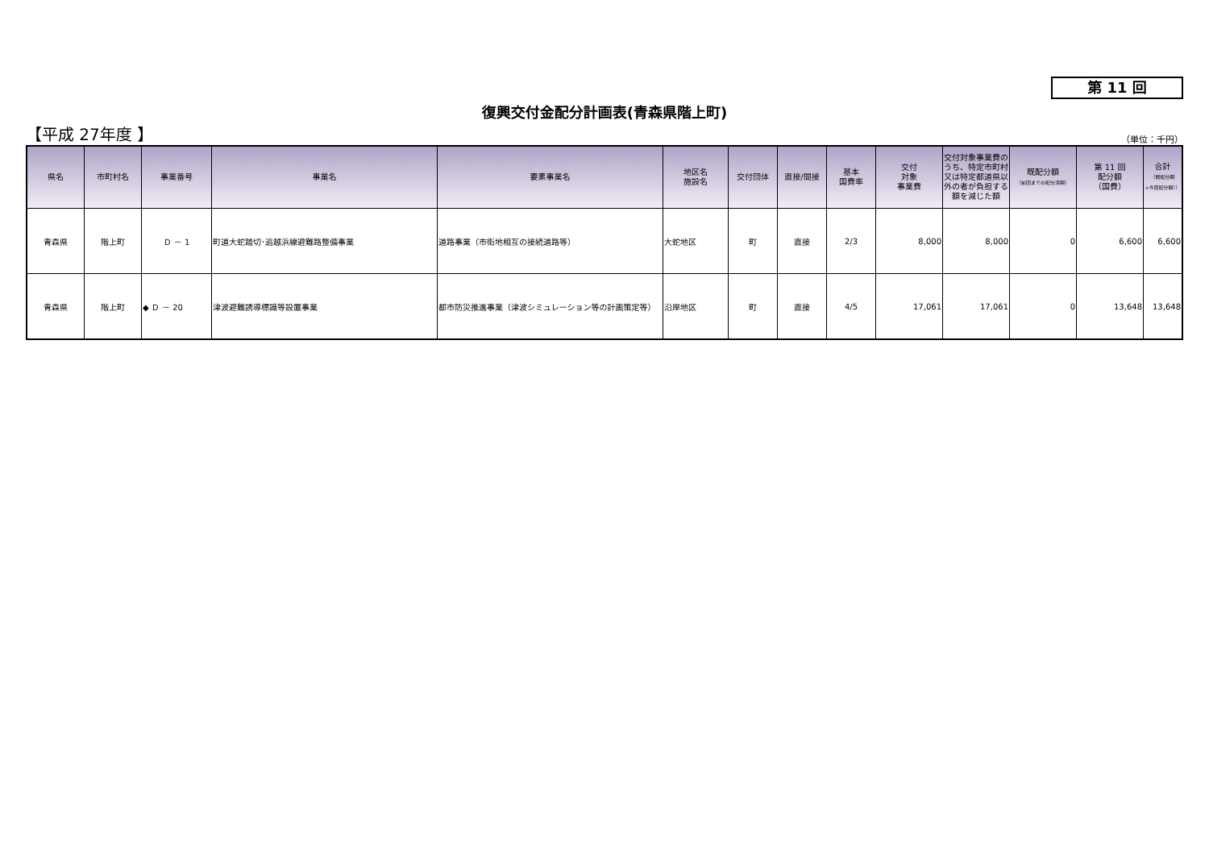第 11 回
復興交付金配分計画表(青森県階上町)
【平成 27年度 】 （単位：千円）
| 県名 | 市町村名 | 事業番号 | 事業名 | 要素事業名 | 地区名 施設名 | 交付団体 | 直接/間接 | 基本 国費率 | 交付 対象 事業費 | 交付対象事業費のうち、特定市町村又は特定都道県以外の者が負担する額を減じた額 | 既配分額 （前回までの配分済額） | 第 11 回 配分額 （国費） | 合計 （既配分額 +今回配分額）） |
| --- | --- | --- | --- | --- | --- | --- | --- | --- | --- | --- | --- | --- | --- |
| 青森県 | 階上町 | Ｄ － 1 | 町道大蛇踏切･追越浜線避難路整備事業 | 道路事業（市街地相互の接続道路等） | 大蛇地区 | 町 | 直接 | 2/3 | 8,000 | 8,000 | 0 | 6,600 | 6,600 |
| 青森県 | 階上町 | ◆ Ｄ － 20 | 津波避難誘導標識等設置事業 | 都市防災推進事業（津波シミュレーション等の計画策定等） | 沿岸地区 | 町 | 直接 | 4/5 | 17,061 | 17,061 | 0 | 13,648 | 13,648 |